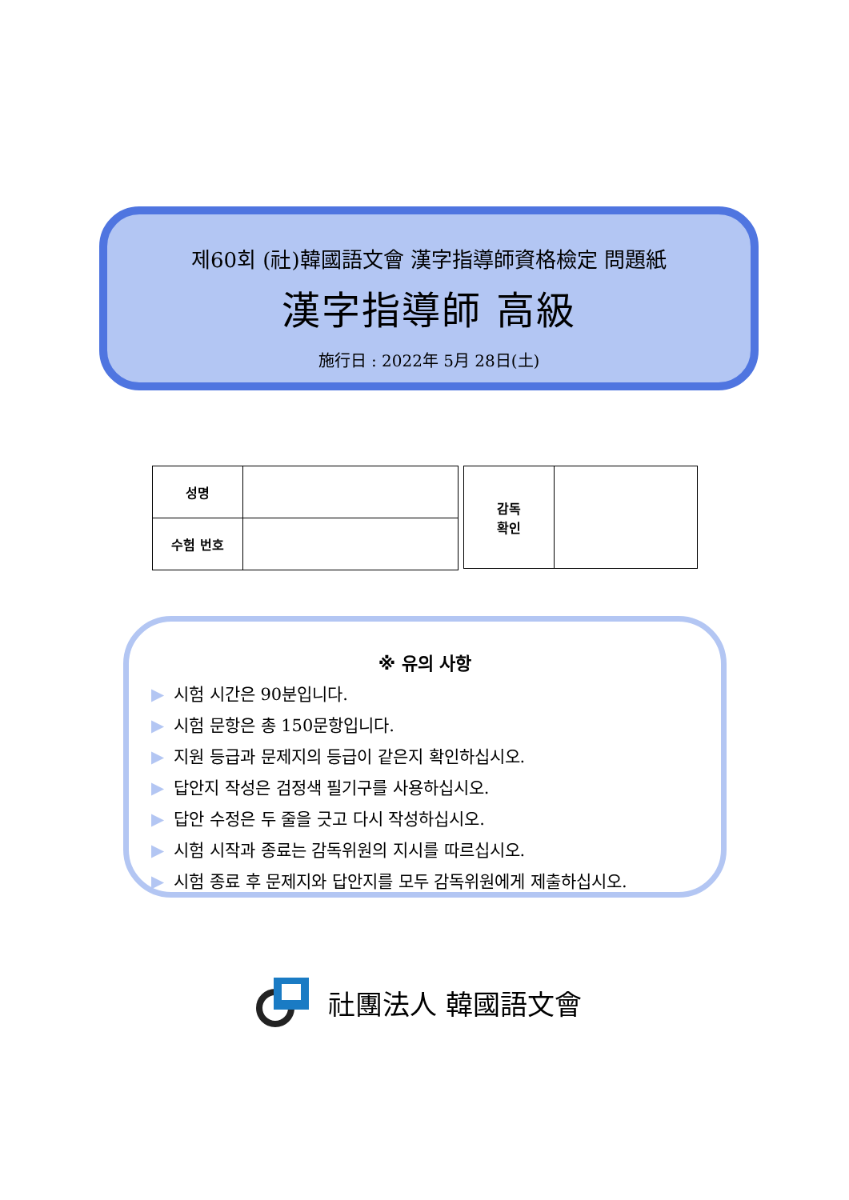제60회 (社)韓國語文會 漢字指導師資格檢定 問題紙
漢字指導師 高級
施行日 : 2022年 5月 28日(土)
| 성명 | |
| 수험 번호 | |
| 감독 확인 | |
※ 유의 사항
▶ 시험 시간은 90분입니다.
▶ 시험 문항은 총 150문항입니다.
▶ 지원 등급과 문제지의 등급이 같은지 확인하십시오.
▶ 답안지 작성은 검정색 필기구를 사용하십시오.
▶ 답안 수정은 두 줄을 긋고 다시 작성하십시오.
▶ 시험 시작과 종료는 감독위원의 지시를 따르십시오.
▶ 시험 종료 후 문제지와 답안지를 모두 감독위원에게 제출하십시오.
社團法人 韓國語文會